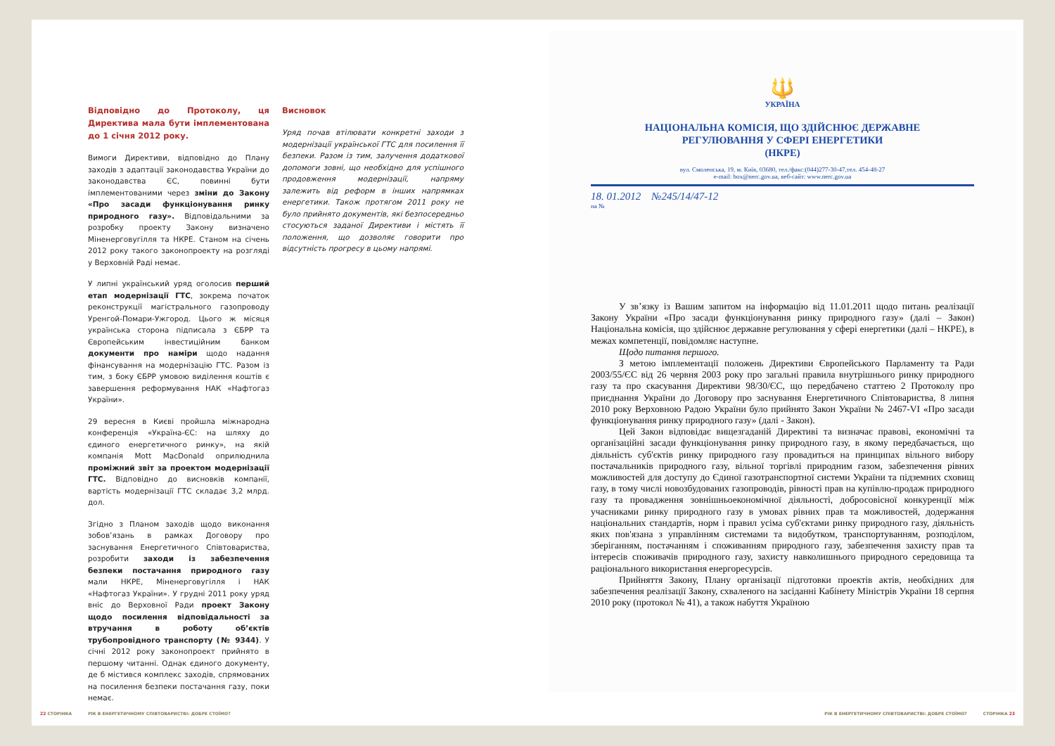Відповідно до Протоколу, ця Директива мала бути імплементована до 1 січня 2012 року.
Вимоги Директиви, відповідно до Плану заходів з адаптації законодавства України до законодавства ЄС, повинні бути імплементованими через зміни до Закону «Про засади функціонування ринку природного газу». Відповідальними за розробку проекту Закону визначено Міненерговугілля та НКРЕ. Станом на січень 2012 року такого законопроекту на розгляді у Верховній Раді немає.
У липні український уряд оголосив перший етап модернізації ГТС, зокрема початок реконструкції магістрального газопроводу Уренгой-Помари-Ужгород. Цього ж місяця українська сторона підписала з ЄБРР та Європейським інвестиційним банком документи про наміри щодо надання фінансування на модернізацію ГТС. Разом із тим, з боку ЄБРР умовою виділення коштів є завершення реформування НАК «Нафтогаз України».
29 вересня в Києві пройшла міжнародна конференція «Україна-ЄС: на шляху до єдиного енергетичного ринку», на якій компанія Mott MacDonald оприлюднила проміжний звіт за проектом модернізації ГТС. Відповідно до висновків компанії, вартість модернізації ГТС складає 3,2 млрд. дол.
Згідно з Планом заходів щодо виконання зобов’язань в рамках Договору про заснування Енергетичного Співтовариства, розробити заходи із забезпечення безпеки постачання природного газу мали НКРЕ, Міненерговугілля і НАК «Нафтогаз України». У грудні 2011 року уряд вніс до Верховної Ради проект Закону щодо посилення відповідальності за втручання в роботу об’єктів трубопровідного транспорту (№ 9344). У січні 2012 року законопроект прийнято в першому читанні. Однак єдиного документу, де б містився комплекс заходів, спрямованих на посилення безпеки постачання газу, поки немає.
Висновок
Уряд почав втілювати конкретні заходи з модернізації української ГТС для посилення її безпеки. Разом із тим, залучення додаткової допомоги зовні, що необхідно для успішного продовження модернізації, напряму залежить від реформ в інших напрямках енергетики. Також протягом 2011 року не було прийнято документів, які безпосередньо стосуються заданої Директиви і містять її положення, що дозволяє говорити про відсутність прогресу в цьому напрямі.
22 СТОРІНКА РІК В ЕНЕРГЕТИЧНОМУ СПІВТОВАРИСТВІ: ДОБРЕ СТОЇМО?
🔱
УКРАЇНА
НАЦІОНАЛЬНА КОМІСІЯ, ЩО ЗДІЙСНЮЄ ДЕРЖАВНЕ
РЕГУЛЮВАННЯ У СФЕРІ ЕНЕРГЕТИКИ
(НКРЕ)
вул. Смоленська, 19, м. Київ, 03680, тел./факс:(044)277-30-47,тел. 454-48-27
e-mail: box@nerc.gov.ua, веб-сайт: www.nerc.gov.ua
18. 01.2012 №245/14/47-12
на №
У зв’язку із Вашим запитом на інформацію від 11.01.2011 щодо питань реалізації Закону України «Про засади функціонування ринку природного газу» (далі – Закон) Національна комісія, що здійснює державне регулювання у сфері енергетики (далі – НКРЕ), в межах компетенції, повідомляє наступне.
Щодо питання першого.
З метою імплементації положень Директиви Європейського Парламенту та Ради 2003/55/ЄС від 26 червня 2003 року про загальні правила внутрішнього ринку природного газу та про скасування Директиви 98/30/ЄС, що передбачено статтею 2 Протоколу про приєднання України до Договору про заснування Енергетичного Співтовариства, 8 липня 2010 року Верховною Радою України було прийнято Закон України № 2467-VI «Про засади функціонування ринку природного газу» (далі - Закон).
Цей Закон відповідає вищезгаданій Директиві та визначає правові, економічні та організаційні засади функціонування ринку природного газу, в якому передбачається, що діяльність суб'єктів ринку природного газу провадиться на принципах вільного вибору постачальників природного газу, вільної торгівлі природним газом, забезпечення рівних можливостей для доступу до Єдиної газотранспортної системи України та підземних сховищ газу, в тому числі новозбудованих газопроводів, рівності прав на купівлю-продаж природного газу та провадження зовнішньоекономічної діяльності, добросовісної конкуренції між учасниками ринку природного газу в умовах рівних прав та можливостей, додержання національних стандартів, норм і правил усіма суб'єктами ринку природного газу, діяльність яких пов'язана з управлінням системами та видобутком, транспортуванням, розподілом, зберіганням, постачанням і споживанням природного газу, забезпечення захисту прав та інтересів споживачів природного газу, захисту навколишнього природного середовища та раціонального використання енергоресурсів.
Прийняття Закону, Плану організації підготовки проектів актів, необхідних для забезпечення реалізації Закону, схваленого на засіданні Кабінету Міністрів України 18 серпня 2010 року (протокол № 41), а також набуття Україною
РІК В ЕНЕРГЕТИЧНОМУ СПІВТОВАРИСТВІ: ДОБРЕ СТОЇМО? СТОРІНКА 23